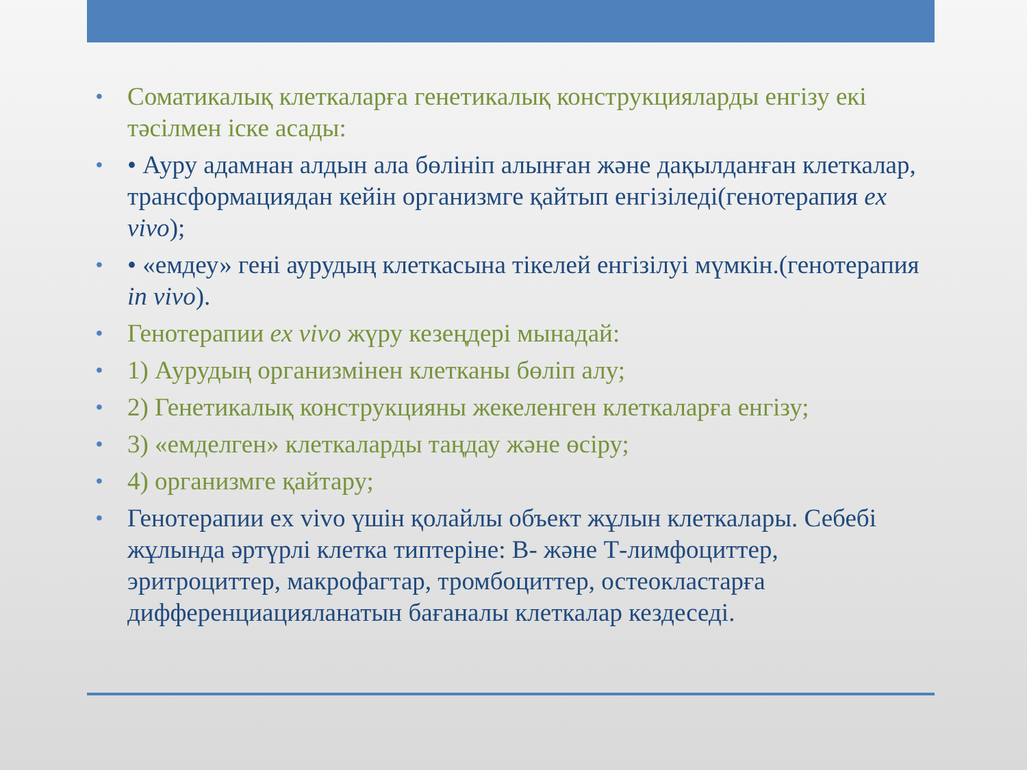• Соматикалық клеткаларға генетикалық конструкцияларды енгізу екі тәсілмен іске асады:
• • Ауру адамнан алдын ала бөлініп алынған және дақылданған клеткалар, трансформациядан кейін организмге қайтып енгізіледі(генотерапия ex vivo);
• • «емдеу» гені аурудың клеткасына тікелей енгізілуі мүмкін.(генотерапия in vivo).
• Генотерапии ex vivo жүру кезеңдері мынадай:
• 1) Аурудың организмінен клетканы бөліп алу;
• 2) Генетикалық конструкцияны жекеленген клеткаларға енгізу;
• 3) «емделген» клеткаларды таңдау және өсіру;
• 4) организмге қайтару;
• Генотерапии ex vivo үшін қолайлы объект жұлын клеткалары. Себебі жұлында әртүрлі клетка типтеріне: В- және Т-лимфоциттер, эритроциттер, макрофагтар, тромбоциттер, остеокластарға дифференциацияланатын бағаналы клеткалар кездеседі.